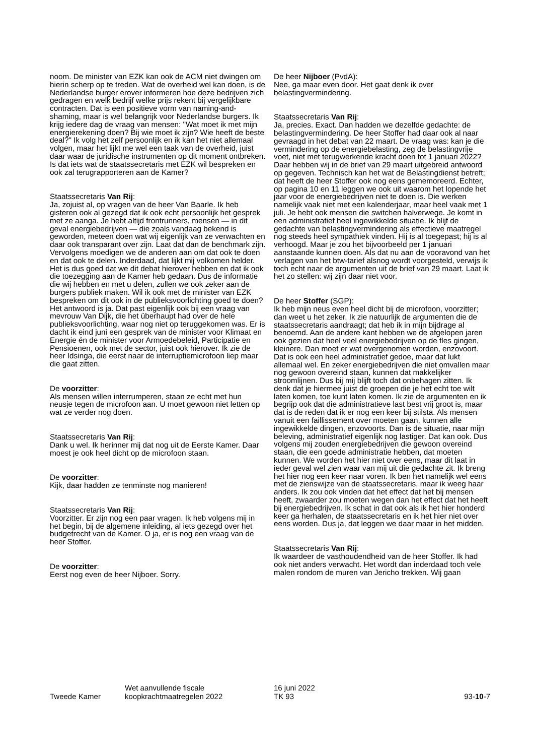noom. De minister van EZK kan ook de ACM niet dwingen om hierin scherp op te treden. Wat de overheid wel kan doen, is de Nederlandse burger erover informeren hoe deze bedrijven zich gedragen en welk bedrijf welke prijs rekent bij vergelijkbare contracten. Dat is een positieve vorm van naming-and-shaming, maar is wel belangrijk voor Nederlandse burgers. Ik krijg iedere dag de vraag van mensen: "Wat moet ik met mijn energierekening doen? Bij wie moet ik zijn? Wie heeft de beste deal?" Ik volg het zelf persoonlijk en ik kan het niet allemaal volgen, maar het lijkt me wel een taak van de overheid, juist daar waar de juridische instrumenten op dit moment ontbreken. Is dat iets wat de staatssecretaris met EZK wil bespreken en ook zal terugrapporteren aan de Kamer?
Staatssecretaris Van Rij:
Ja, zojuist al, op vragen van de heer Van Baarle. Ik heb gisteren ook al gezegd dat ik ook echt persoonlijk het gesprek met ze aanga. Je hebt altijd frontrunners, mensen — in dit geval energiebedrijven — die zoals vandaag bekend is geworden, meteen doen wat wij eigenlijk van ze verwachten en daar ook transparant over zijn. Laat dat dan de benchmark zijn. Vervolgens moedigen we de anderen aan om dat ook te doen en dat ook te delen. Inderdaad, dat lijkt mij volkomen helder. Het is dus goed dat we dit debat hierover hebben en dat ik ook die toezegging aan de Kamer heb gedaan. Dus de informatie die wij hebben en met u delen, zullen we ook zeker aan de burgers publiek maken. Wil ik ook met de minister van EZK bespreken om dit ook in de publieksvoorlichting goed te doen? Het antwoord is ja. Dat past eigenlijk ook bij een vraag van mevrouw Van Dijk, die het überhaupt had over de hele publieksvoorlichting, waar nog niet op teruggekomen was. Er is dacht ik eind juni een gesprek van de minister voor Klimaat en Energie én de minister voor Armoedebeleid, Participatie en Pensioenen, ook met de sector, juist ook hierover. Ik zie de heer Idsinga, die eerst naar de interruptiemicrofoon liep maar die gaat zitten.
De voorzitter:
Als mensen willen interrumperen, staan ze echt met hun neusje tegen de microfoon aan. U moet gewoon niet letten op wat ze verder nog doen.
Staatssecretaris Van Rij:
Dank u wel. Ik herinner mij dat nog uit de Eerste Kamer. Daar moest je ook heel dicht op de microfoon staan.
De voorzitter:
Kijk, daar hadden ze tenminste nog manieren!
Staatssecretaris Van Rij:
Voorzitter. Er zijn nog een paar vragen. Ik heb volgens mij in het begin, bij de algemene inleiding, al iets gezegd over het budgetrecht van de Kamer. O ja, er is nog een vraag van de heer Stoffer.
De voorzitter:
Eerst nog even de heer Nijboer. Sorry.
De heer Nijboer (PvdA):
Nee, ga maar even door. Het gaat denk ik over belastingvermindering.
Staatssecretaris Van Rij:
Ja, precies. Exact. Dan hadden we dezelfde gedachte: de belastingvermindering. De heer Stoffer had daar ook al naar gevraagd in het debat van 22 maart. De vraag was: kan je die vermindering op de energiebelasting, zeg de belastingvrije voet, niet met terugwerkende kracht doen tot 1 januari 2022? Daar hebben wij in de brief van 29 maart uitgebreid antwoord op gegeven. Technisch kan het wat de Belastingdienst betreft; dat heeft de heer Stoffer ook nog eens gememoreerd. Echter, op pagina 10 en 11 leggen we ook uit waarom het lopende het jaar voor de energiebedrijven niet te doen is. Die werken namelijk vaak niet met een kalenderjaar, maar heel vaak met 1 juli. Je hebt ook mensen die switchen halverwege. Je komt in een administratief heel ingewikkelde situatie. Ik blijf de gedachte van belastingvermindering als effectieve maatregel nog steeds heel sympathiek vinden. Hij is al toegepast; hij is al verhoogd. Maar je zou het bijvoorbeeld per 1 januari aanstaande kunnen doen. Als dat nu aan de vooravond van het verlagen van het btw-tarief alsnog wordt voorgesteld, verwijs ik toch echt naar de argumenten uit de brief van 29 maart. Laat ik het zo stellen: wij zijn daar niet voor.
De heer Stoffer (SGP):
Ik heb mijn neus even heel dicht bij de microfoon, voorzitter; dan weet u het zeker. Ik zie natuurlijk de argumenten die de staatssecretaris aandraagt; dat heb ik in mijn bijdrage al benoemd. Aan de andere kant hebben we de afgelopen jaren ook gezien dat heel veel energiebedrijven op de fles gingen, kleinere. Dan moet er wat overgenomen worden, enzovoort. Dat is ook een heel administratief gedoe, maar dat lukt allemaal wel. En zeker energiebedrijven die niet omvallen maar nog gewoon overeind staan, kunnen dat makkelijker stroomlijnen. Dus bij mij blijft toch dat onbehagen zitten. Ik denk dat je hiermee juist de groepen die je het echt toe wilt laten komen, toe kunt laten komen. Ik zie de argumenten en ik begrijp ook dat die administratieve last best vrij groot is, maar dat is de reden dat ik er nog een keer bij stilsta. Als mensen vanuit een faillissement over moeten gaan, kunnen alle ingewikkelde dingen, enzovoorts. Dan is de situatie, naar mijn beleving, administratief eigenlijk nog lastiger. Dat kan ook. Dus volgens mij zouden energiebedrijven die gewoon overeind staan, die een goede administratie hebben, dat moeten kunnen. We worden het hier niet over eens, maar dit laat in ieder geval wel zien waar van mij uit die gedachte zit. Ik breng het hier nog een keer naar voren. Ik ben het namelijk wel eens met de zienswijze van de staatssecretaris, maar ik weeg haar anders. Ik zou ook vinden dat het effect dat het bij mensen heeft, zwaarder zou moeten wegen dan het effect dat het heeft bij energiebedrijven. Ik schat in dat ook als ik het hier honderd keer ga herhalen, de staatssecretaris en ik het hier niet over eens worden. Dus ja, dat leggen we daar maar in het midden.
Staatssecretaris Van Rij:
Ik waardeer de vasthoudendheid van de heer Stoffer. Ik had ook niet anders verwacht. Het wordt dan inderdaad toch vele malen rondom de muren van Jericho trekken. Wij gaan
Tweede Kamer
Wet aanvullende fiscale
koopkrachtmaatregelen 2022
16 juni 2022
TK 93
93-10-7